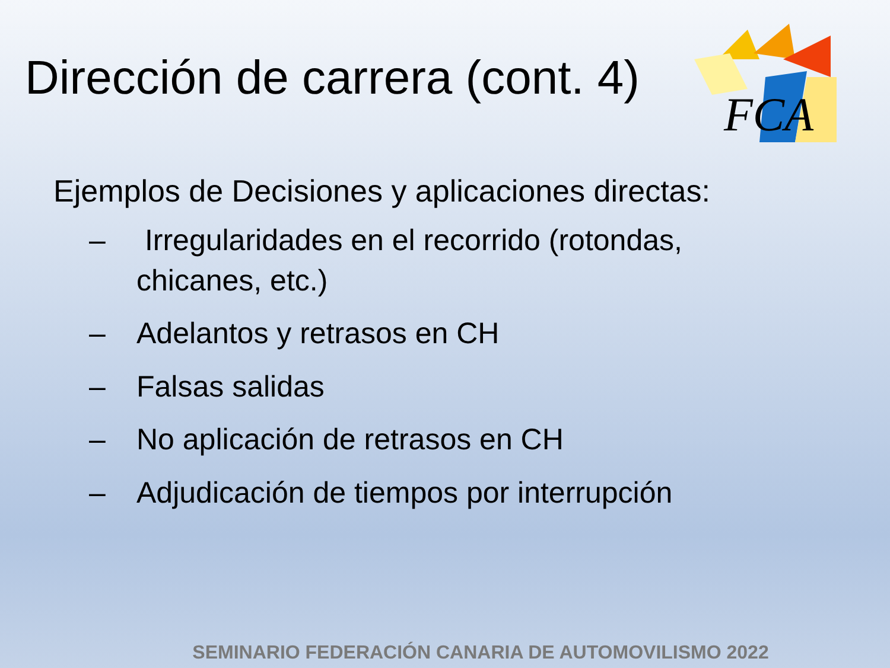FCA
Dirección de carrera (cont. 4)
Ejemplos de Decisiones y aplicaciones directas:
– Irregularidades en el recorrido (rotondas, chicanes, etc.)
– Adelantos y retrasos en CH
– Falsas salidas
– No aplicación de retrasos en CH
– Adjudicación de tiempos por interrupción
SEMINARIO FEDERACIÓN CANARIA DE AUTOMOVILISMO 2022